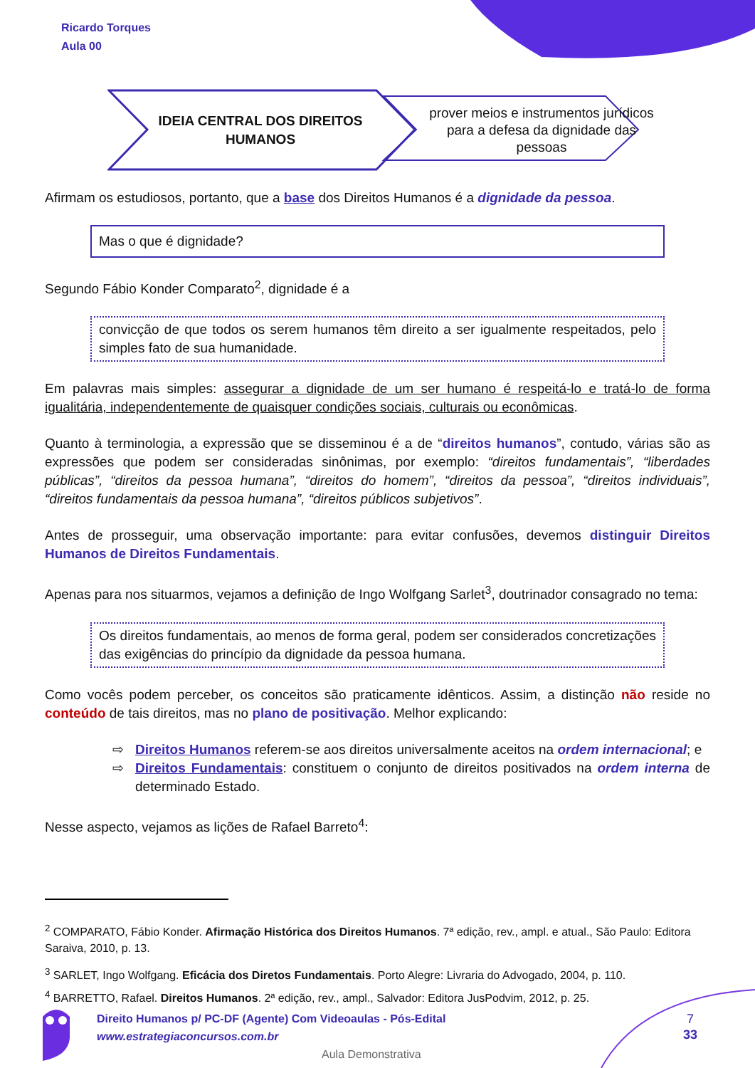Ricardo Torques
Aula 00
IDEIA CENTRAL DOS DIREITOS
HUMANOS
prover meios e instrumentos jurídicos para a defesa da dignidade das pessoas
Afirmam os estudiosos, portanto, que a base dos Direitos Humanos é a dignidade da pessoa.
Mas o que é dignidade?
Segundo Fábio Konder Comparato<sup>2</sup>, dignidade é a
convicção de que todos os serem humanos têm direito a ser igualmente respeitados, pelo simples fato de sua humanidade.
Em palavras mais simples: assegurar a dignidade de um ser humano é respeitá-lo e tratá-lo de forma igualitária, independentemente de quaisquer condições sociais, culturais ou econômicas.
Quanto à terminologia, a expressão que se disseminou é a de “direitos humanos”, contudo, várias são as expressões que podem ser consideradas sinônimas, por exemplo: “direitos fundamentais”, “liberdades públicas”, “direitos da pessoa humana”, “direitos do homem”, “direitos da pessoa”, “direitos individuais”, “direitos fundamentais da pessoa humana”, “direitos públicos subjetivos”.
Antes de prosseguir, uma observação importante: para evitar confusões, devemos distinguir Direitos Humanos de Direitos Fundamentais.
Apenas para nos situarmos, vejamos a definição de Ingo Wolfgang Sarlet<sup>3</sup>, doutrinador consagrado no tema:
Os direitos fundamentais, ao menos de forma geral, podem ser considerados concretizações das exigências do princípio da dignidade da pessoa humana.
Como vocês podem perceber, os conceitos são praticamente idênticos. Assim, a distinção não reside no conteúdo de tais direitos, mas no plano de positivação. Melhor explicando:
⇨ Direitos Humanos referem-se aos direitos universalmente aceitos na ordem internacional; e
⇨ Direitos Fundamentais: constituem o conjunto de direitos positivados na ordem interna de determinado Estado.
Nesse aspecto, vejamos as lições de Rafael Barreto<sup>4</sup>:
<sup>2</sup> COMPARATO, Fábio Konder. Afirmação Histórica dos Direitos Humanos. 7ª edição, rev., ampl. e atual., São Paulo: Editora Saraiva, 2010, p. 13.
<sup>3</sup> SARLET, Ingo Wolfgang. Eficácia dos Diretos Fundamentais. Porto Alegre: Livraria do Advogado, 2004, p. 110.
<sup>4</sup> BARRETTO, Rafael. Direitos Humanos. 2ª edição, rev., ampl., Salvador: Editora JusPodvim, 2012, p. 25.
Direito Humanos p/ PC-DF (Agente) Com Videoaulas - Pós-Edital
www.estrategiaconcursos.com.br
7
33
Aula Demonstrativa